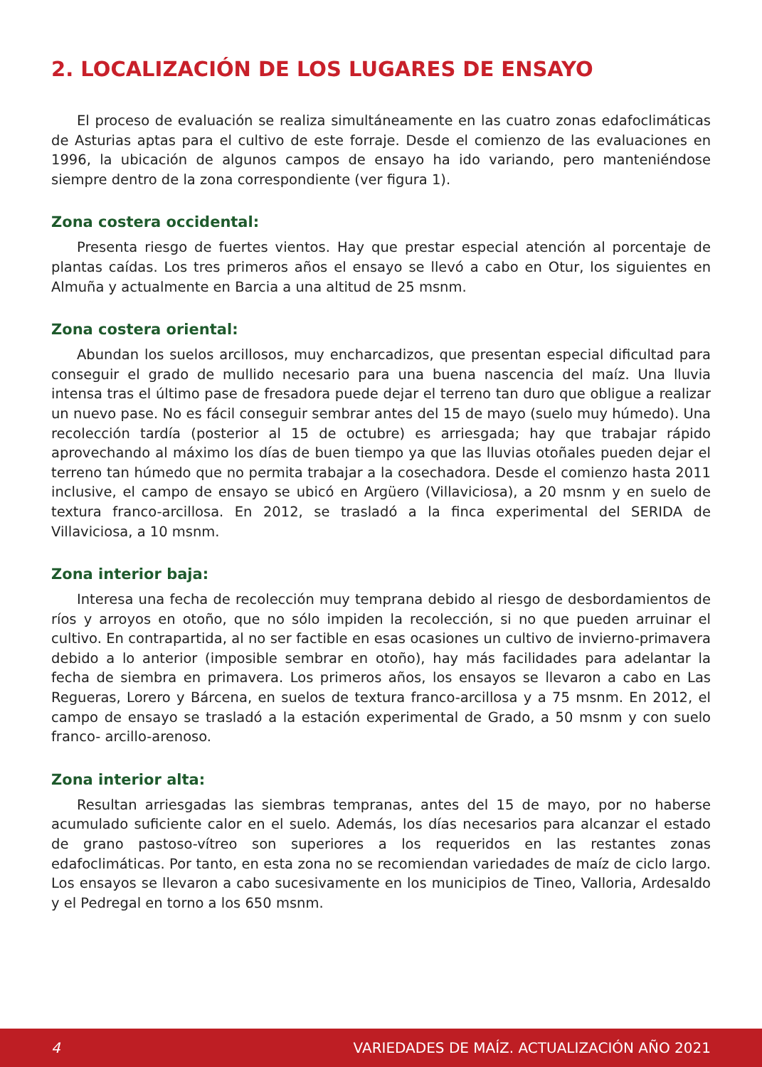2. LOCALIZACIÓN DE LOS LUGARES DE ENSAYO
El proceso de evaluación se realiza simultáneamente en las cuatro zonas edafoclimáticas de Asturias aptas para el cultivo de este forraje. Desde el comienzo de las evaluaciones en 1996, la ubicación de algunos campos de ensayo ha ido variando, pero manteniéndose siempre dentro de la zona correspondiente (ver figura 1).
Zona costera occidental:
Presenta riesgo de fuertes vientos. Hay que prestar especial atención al porcentaje de plantas caídas. Los tres primeros años el ensayo se llevó a cabo en Otur, los siguientes en Almuña y actualmente en Barcia a una altitud de 25 msnm.
Zona costera oriental:
Abundan los suelos arcillosos, muy encharcadizos, que presentan especial dificultad para conseguir el grado de mullido necesario para una buena nascencia del maíz. Una lluvia intensa tras el último pase de fresadora puede dejar el terreno tan duro que obligue a realizar un nuevo pase. No es fácil conseguir sembrar antes del 15 de mayo (suelo muy húmedo). Una recolección tardía (posterior al 15 de octubre) es arriesgada; hay que trabajar rápido aprovechando al máximo los días de buen tiempo ya que las lluvias otoñales pueden dejar el terreno tan húmedo que no permita trabajar a la cosechadora. Desde el comienzo hasta 2011 inclusive, el campo de ensayo se ubicó en Argüero (Villaviciosa), a 20 msnm y en suelo de textura franco-arcillosa. En 2012, se trasladó a la finca experimental del SERIDA de Villaviciosa, a 10 msnm.
Zona interior baja:
Interesa una fecha de recolección muy temprana debido al riesgo de desbordamientos de ríos y arroyos en otoño, que no sólo impiden la recolección, si no que pueden arruinar el cultivo. En contrapartida, al no ser factible en esas ocasiones un cultivo de invierno-primavera debido a lo anterior (imposible sembrar en otoño), hay más facilidades para adelantar la fecha de siembra en primavera. Los primeros años, los ensayos se llevaron a cabo en Las Regueras, Lorero y Bárcena, en suelos de textura franco-arcillosa y a 75 msnm. En 2012, el campo de ensayo se trasladó a la estación experimental de Grado, a 50 msnm y con suelo franco- arcillo-arenoso.
Zona interior alta:
Resultan arriesgadas las siembras tempranas, antes del 15 de mayo, por no haberse acumulado suficiente calor en el suelo. Además, los días necesarios para alcanzar el estado de grano pastoso-vítreo son superiores a los requeridos en las restantes zonas edafoclimáticas. Por tanto, en esta zona no se recomiendan variedades de maíz de ciclo largo. Los ensayos se llevaron a cabo sucesivamente en los municipios de Tineo, Valloria, Ardesaldo y el Pedregal en torno a los 650 msnm.
4 VARIEDADES DE MAÍZ. ACTUALIZACIÓN AÑO 2021